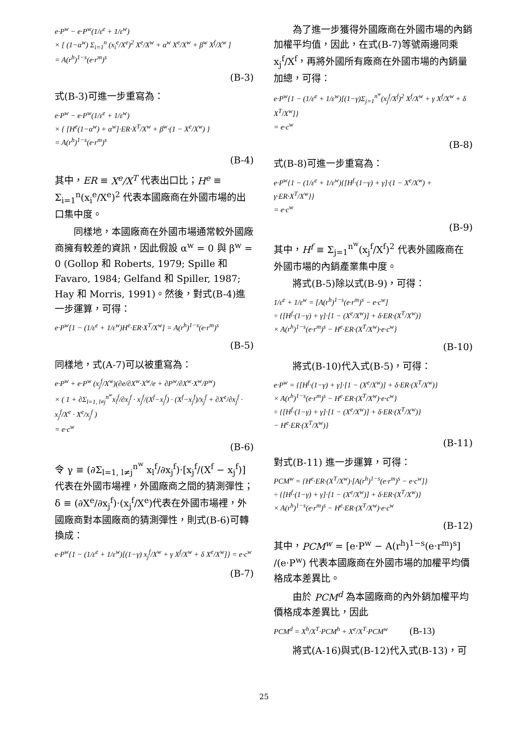e·P<sup>w</sup> − e·P<sup>w</sup>(1/ε<sup>e</sup> + 1/ε<sup>w</sup>)
× [ (1−α<sup>w</sup>) Σ<sub>i=1</sub><sup>n</sup> (x<sub>i</sub><sup>e</sup>/X<sup>e</sup>)<sup>2</sup> X<sup>e</sup>/X<sup>w</sup> + α<sup>w</sup> X<sup>e</sup>/X<sup>w</sup> + β<sup>w</sup> X<sup>f</sup>/X<sup>w</sup> ]
= A(r<sup>h</sup>)<sup>1−s</sup>(e·r<sup>m</sup>)<sup>s</sup>
(B-3)
式(B-3)可進一步重寫為：
e·P<sup>w</sup> − e·P<sup>w</sup>(1/ε<sup>e</sup> + 1/ε<sup>w</sup>)
× { [H<sup>e</sup>(1−α<sup>w</sup>) + α<sup>w</sup>]·ER·X<sup>T</sup>/X<sup>w</sup> + β<sup>w</sup>·(1 − X<sup>e</sup>/X<sup>w</sup>) }
= A(r<sup>h</sup>)<sup>1−s</sup>(e·r<sup>m</sup>)<sup>s</sup>
(B-4)
其中，ER ≡ X<sup>e</sup>/X<sup>T</sup> 代表出口比；H<sup>e</sup> ≡ Σ<sub>i=1</sub><sup>n</sup>(x<sub>i</sub><sup>e</sup>/X<sup>e</sup>)<sup>2</sup> 代表本國廠商在外國市場的出口集中度。
同樣地，本國廠商在外國市場通常較外國廠商擁有較差的資訊，因此假設 α<sup>w</sup> = 0 與 β<sup>w</sup> = 0 (Gollop 和 Roberts, 1979; Spille 和 Favaro, 1984; Gelfand 和 Spiller, 1987; Hay 和 Morris, 1991)。然後，對式(B-4)進一步運算，可得：
e·P<sup>w</sup>[1 − (1/ε<sup>e</sup> + 1/ε<sup>w</sup>)H<sup>e</sup>·ER·X<sup>T</sup>/X<sup>w</sup>] = A(r<sup>h</sup>)<sup>1−s</sup>(e·r<sup>m</sup>)<sup>s</sup>
(B-5)
同樣地，式(A-7)可以被重寫為：
e·P<sup>w</sup> + e·P<sup>w</sup> (x<sub>j</sub><sup>f</sup>/X<sup>w</sup>)(∂e/∂X<sup>w</sup>·X<sup>w</sup>/e + ∂P<sup>w</sup>/∂X<sup>w</sup>·X<sup>w</sup>/P<sup>w</sup>)
× ( 1 + ∂Σ<sub>l=1, l≠j</sub><sup>n<sup>w</sup></sup>x<sub>l</sub><sup>f</sup>/∂x<sub>j</sub><sup>f</sup> · x<sub>j</sub><sup>f</sup>/(X<sup>f</sup>−x<sub>j</sub><sup>f</sup>) · (X<sup>f</sup>−x<sub>j</sub><sup>f</sup>)/x<sub>j</sub><sup>f</sup> + ∂X<sup>e</sup>/∂x<sub>j</sub><sup>f</sup> · x<sub>j</sub><sup>f</sup>/X<sup>e</sup> · X<sup>e</sup>/x<sub>j</sub><sup>f</sup> )
= e·c<sup>w</sup>
(B-6)
令 γ ≡ (∂Σ<sub>l=1, l≠j</sub><sup>n<sup>w</sup></sup> x<sub>l</sub><sup>f</sup>/∂x<sub>j</sub><sup>f</sup>)·[x<sub>j</sub><sup>f</sup>/(X<sup>f</sup> − x<sub>j</sub><sup>f</sup>)] 代表在外國市場裡，外國廠商之間的猜測彈性；δ ≡ (∂X<sup>e</sup>/∂x<sub>j</sub><sup>f</sup>)·(x<sub>j</sub><sup>f</sup>/X<sup>e</sup>)代表在外國市場裡，外國廠商對本國廠商的猜測彈性，則式(B-6)可轉換成：
e·P<sup>w</sup>{1 − (1/ε<sup>e</sup> + 1/ε<sup>w</sup>)[(1−γ) x<sub>j</sub><sup>f</sup>/X<sup>w</sup> + γ X<sup>f</sup>/X<sup>w</sup> + δ X<sup>e</sup>/X<sup>w</sup>]} = e·c<sup>w</sup>
(B-7)
為了進一步獲得外國廠商在外國市場的內銷加權平均值，因此，在式(B-7)等號兩邊同乘 x<sub>j</sub><sup>f</sup>/X<sup>f</sup>，再將外國所有廠商在外國市場的內銷量加總，可得：
e·P<sup>w</sup>{1 − (1/ε<sup>e</sup> + 1/ε<sup>w</sup>)[(1−γ)Σ<sub>j=1</sub><sup>n<sup>w</sup></sup>(x<sub>j</sub><sup>f</sup>/X<sup>f</sup>)<sup>2</sup> X<sup>f</sup>/X<sup>w</sup> + γ X<sup>f</sup>/X<sup>w</sup> + δ X<sup>T</sup>/X<sup>w</sup>]}
= e·c<sup>w</sup>
(B-8)
式(B-8)可進一步重寫為：
e·P<sup>w</sup>{1 − (1/ε<sup>e</sup> + 1/ε<sup>w</sup>){[H<sup>f</sup>·(1−γ) + γ]·(1 − X<sup>e</sup>/X<sup>w</sup>) + γ·ER·X<sup>T</sup>/X<sup>w</sup>}}
= e·c<sup>w</sup>
(B-9)
其中，H<sup>f</sup> ≡ Σ<sub>j=1</sub><sup>n<sup>w</sup></sup>(x<sub>j</sub><sup>f</sup>/X<sup>f</sup>)<sup>2</sup> 代表外國廠商在外國市場的內銷產業集中度。
將式(B-5)除以式(B-9)，可得：
1/ε<sup>e</sup> + 1/ε<sup>w</sup> = [A(r<sup>h</sup>)<sup>1−s</sup>(e·r<sup>m</sup>)<sup>s</sup> − e·c<sup>w</sup>]
÷ {[H<sup>f</sup>·(1−γ) + γ]·[1 − (X<sup>e</sup>/X<sup>w</sup>)] + δ·ER·(X<sup>T</sup>/X<sup>w</sup>)}
× A(r<sup>h</sup>)<sup>1−s</sup>(e·r<sup>m</sup>)<sup>s</sup> − H<sup>e</sup>·ER·(X<sup>T</sup>/X<sup>w</sup>)·e·c<sup>w</sup>}
(B-10)
將式(B-10)代入式(B-5)，可得：
e·P<sup>w</sup> = {[H<sup>f</sup>·(1−γ) + γ]·[1 − (X<sup>e</sup>/X<sup>w</sup>)] + δ·ER·(X<sup>T</sup>/X<sup>w</sup>)}
× A(r<sup>h</sup>)<sup>1−s</sup>(e·r<sup>m</sup>)<sup>s</sup> − H<sup>e</sup>·ER·(X<sup>T</sup>/X<sup>w</sup>)·e·c<sup>w</sup>}
÷ {[H<sup>f</sup>·(1−γ) + γ]·[1 − (X<sup>e</sup>/X<sup>w</sup>)] + δ·ER·(X<sup>T</sup>/X<sup>w</sup>)}
− H<sup>e</sup>·ER·(X<sup>T</sup>/X<sup>w</sup>)}
(B-11)
對式(B-11) 進一步運算，可得：
PCM<sup>w</sup> = {H<sup>e</sup>·ER·(X<sup>T</sup>/X<sup>w</sup>)·[A(r<sup>h</sup>)<sup>1−s</sup>(e·r<sup>m</sup>)<sup>s</sup> − e·c<sup>w</sup>]}
÷ {[H<sup>f</sup>·(1−γ) + γ]·[1 − (X<sup>e</sup>/X<sup>w</sup>)] + δ·ER·(X<sup>T</sup>/X<sup>w</sup>)}
× A(r<sup>h</sup>)<sup>1−s</sup>(e·r<sup>m</sup>)<sup>s</sup> − H<sup>e</sup>·ER·(X<sup>T</sup>/X<sup>w</sup>)·e·c<sup>w</sup>
(B-12)
其中，PCM<sup>w</sup> = [e·P<sup>w</sup> − A(r<sup>h</sup>)<sup>1−s</sup>(e·r<sup>m</sup>)<sup>s</sup>] /(e·P<sup>w</sup>) 代表本國廠商在外國市場的加權平均價格成本差異比。
由於 PCM<sup>d</sup> 為本國廠商的內外銷加權平均價格成本差異比，因此
PCM<sup>d</sup> = X<sup>h</sup>/X<sup>T</sup>·PCM<sup>h</sup> + X<sup>e</sup>/X<sup>T</sup>·PCM<sup>w</sup> (B-13)
將式(A-16)與式(B-12)代入式(B-13)，可
25